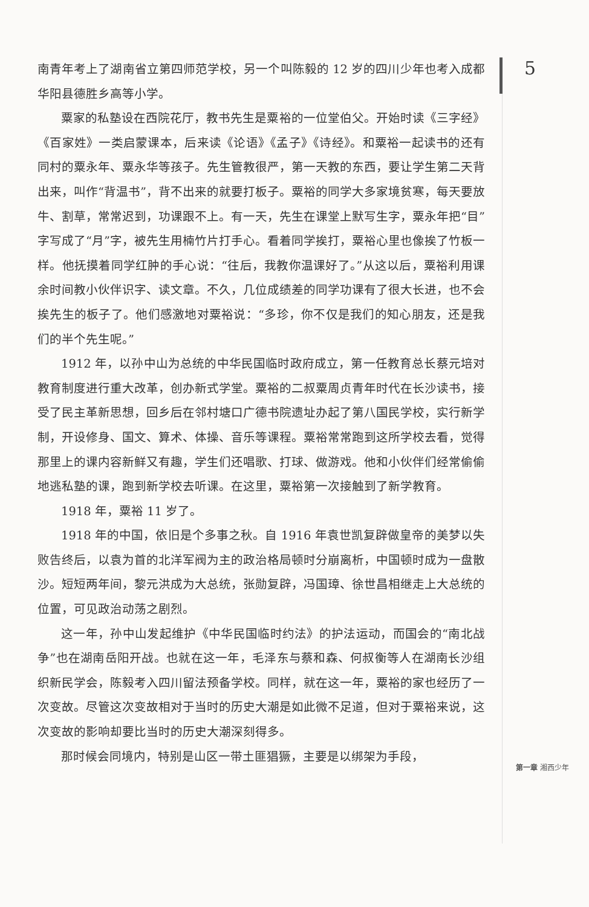南青年考上了湖南省立第四师范学校，另一个叫陈毅的 12 岁的四川少年也考入成都华阳县德胜乡高等小学。
粟家的私塾设在西院花厅，教书先生是粟裕的一位堂伯父。开始时读《三字经》《百家姓》一类启蒙课本，后来读《论语》《孟子》《诗经》。和粟裕一起读书的还有同村的粟永年、粟永华等孩子。先生管教很严，第一天教的东西，要让学生第二天背出来，叫作“背温书”，背不出来的就要打板子。粟裕的同学大多家境贫寒，每天要放牛、割草，常常迟到，功课跟不上。有一天，先生在课堂上默写生字，粟永年把“目”字写成了“月”字，被先生用楠竹片打手心。看着同学挨打，粟裕心里也像挨了竹板一样。他抚摸着同学红肿的手心说：“往后，我教你温课好了。”从这以后，粟裕利用课余时间教小伙伴识字、读文章。不久，几位成绩差的同学功课有了很大长进，也不会挨先生的板子了。他们感激地对粟裕说：“多珍，你不仅是我们的知心朋友，还是我们的半个先生呢。”
1912 年，以孙中山为总统的中华民国临时政府成立，第一任教育总长蔡元培对教育制度进行重大改革，创办新式学堂。粟裕的二叔粟周贞青年时代在长沙读书，接受了民主革新思想，回乡后在邻村塘口广德书院遗址办起了第八国民学校，实行新学制，开设修身、国文、算术、体操、音乐等课程。粟裕常常跑到这所学校去看，觉得那里上的课内容新鲜又有趣，学生们还唱歌、打球、做游戏。他和小伙伴们经常偷偷地逃私塾的课，跑到新学校去听课。在这里，粟裕第一次接触到了新学教育。
1918 年，粟裕 11 岁了。
1918 年的中国，依旧是个多事之秋。自 1916 年袁世凯复辟做皇帝的美梦以失败告终后，以袁为首的北洋军阀为主的政治格局顿时分崩离析，中国顿时成为一盘散沙。短短两年间，黎元洪成为大总统，张勋复辟，冯国璋、徐世昌相继走上大总统的位置，可见政治动荡之剧烈。
这一年，孙中山发起维护《中华民国临时约法》的护法运动，而国会的“南北战争”也在湖南岳阳开战。也就在这一年，毛泽东与蔡和森、何叔衡等人在湖南长沙组织新民学会，陈毅考入四川留法预备学校。同样，就在这一年，粟裕的家也经历了一次变故。尽管这次变故相对于当时的历史大潮是如此微不足道，但对于粟裕来说，这次变故的影响却要比当时的历史大潮深刻得多。
那时候会同境内，特别是山区一带土匪猖獗，主要是以绑架为手段，
5
第一章 湘西少年